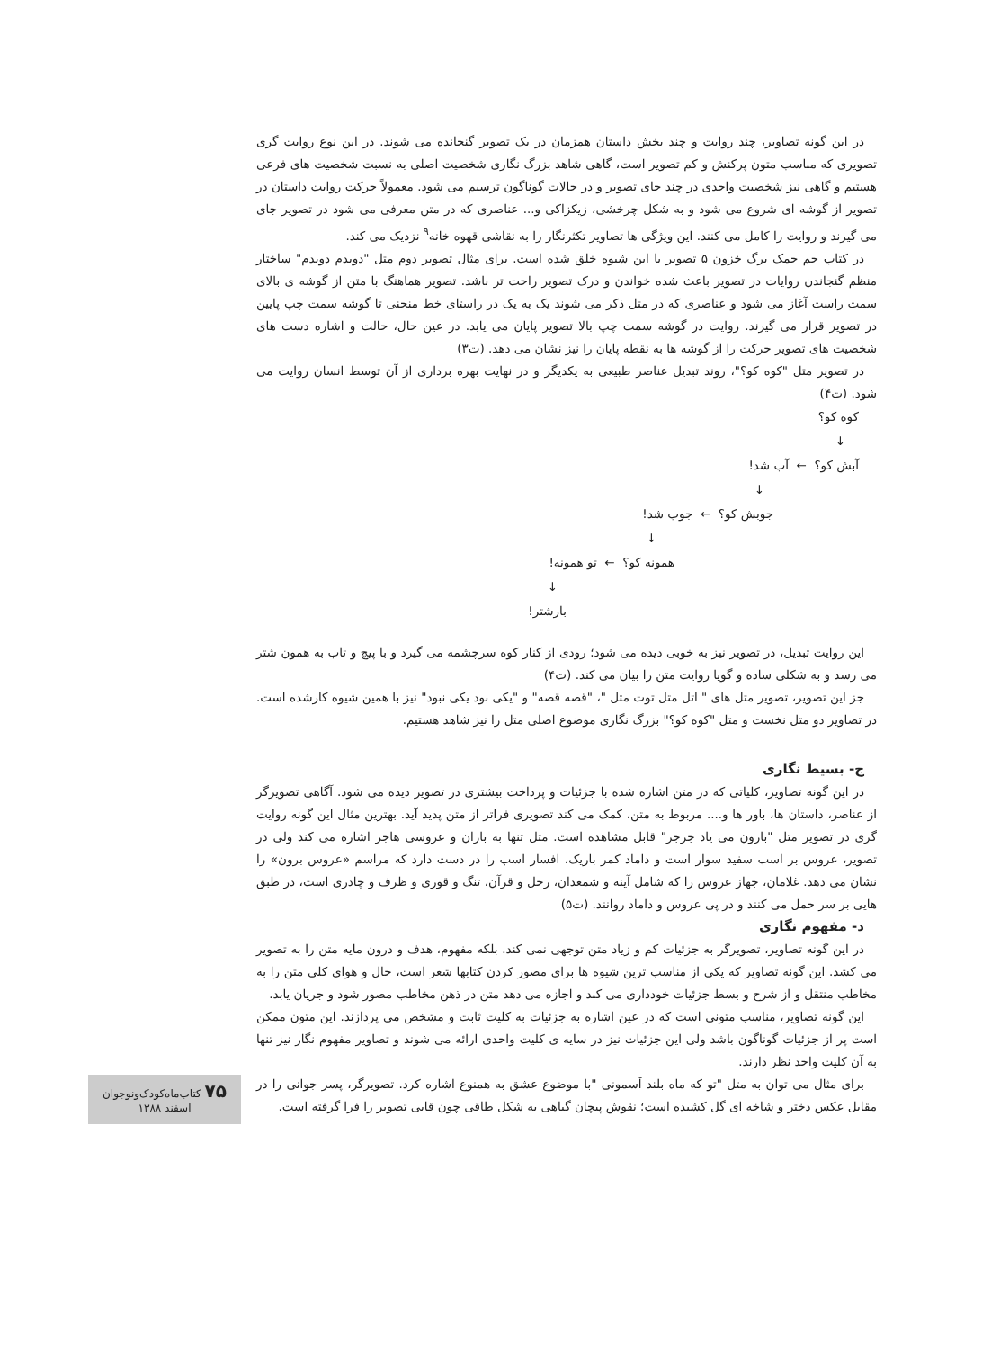در این گونه تصاویر، چند روایت و چند بخش داستان همزمان در یک تصویر گنجانده می شوند. در این نوع روایت گری تصویری که مناسب متون پرکنش و کم تصویر است، گاهی شاهد بزرگ نگاری شخصیت اصلی به نسبت شخصیت های فرعی هستیم و گاهی نیز شخصیت واحدی در چند جای تصویر و در حالات گوناگون ترسیم می شود. معمولاً حرکت روایت داستان در تصویر از گوشه ای شروع می شود و به شکل چرخشی، زیکزاکی و... عناصری که در متن معرفی می شود در تصویر جای می گیرند و روایت را کامل می کنند. این ویژگی ها تصاویر تکثرنگار را به نقاشی قهوه خانه<sup>۹</sup> نزدیک می کند.
در کتاب جم جمک برگ خزون ۵ تصویر با این شیوه خلق شده است. برای مثال تصویر دوم متل "دویدم دویدم" ساختار منظم گنجاندن روایات در تصویر باعث شده خواندن و درک تصویر راحت تر باشد. تصویر هماهنگ با متن از گوشه ی بالای سمت راست آغاز می شود و عناصری که در متل ذکر می شوند یک به یک در راستای خط منحنی تا گوشه سمت چپ پایین در تصویر قرار می گیرند. روایت در گوشه سمت چپ بالا تصویر پایان می یابد. در عین حال، حالت و اشاره دست های شخصیت های تصویر حرکت را از گوشه ها به نقطه پایان را نیز نشان می دهد. (ت۳)
در تصویر متل "کوه کو؟"، روند تبدیل عناصر طبیعی به یکدیگر و در نهایت بهره برداری از آن توسط انسان روایت می شود. (ت۴)
کوه کو؟
↓
آبش کو؟ ← آب شد!
↓
جوبش کو؟ ← جوب شد!
↓
همونه کو؟ ← تو همونه!
↓
بارشتر!
این روایت تبدیل، در تصویر نیز به خوبی دیده می شود؛ رودی از کنار کوه سرچشمه می گیرد و با پیچ و تاب به همون شتر می رسد و به شکلی ساده و گویا روایت متن را بیان می کند. (ت۴)
جز این تصویر، تصویر متل های " اتل متل توت متل "، "قصه قصه" و "یکی بود یکی نبود" نیز با همین شیوه کارشده است. در تصاویر دو متل نخست و متل "کوه کو؟" بزرگ نگاری موضوع اصلی متل را نیز شاهد هستیم.
ج- بسیط نگاری
در این گونه تصاویر، کلیاتی که در متن اشاره شده با جزئیات و پرداخت بیشتری در تصویر دیده می شود. آگاهی تصویرگر از عناصر، داستان ها، باور ها و.... مربوط به متن، کمک می کند تصویری فراتر از متن پدید آید. بهترین مثال این گونه روایت گری در تصویر متل "بارون می یاد جرجر" قابل مشاهده است. متل تنها به باران و عروسی هاجر اشاره می کند ولی در تصویر، عروس بر اسب سفید سوار است و داماد کمر باریک، افسار اسب را در دست دارد که مراسم «عروس برون» را نشان می دهد. غلامان، جهاز عروس را که شامل آینه و شمعدان، رحل و قرآن، تنگ و قوری و ظرف و چادری است، در طبق هایی بر سر حمل می کنند و در پی عروس و داماد روانند. (ت۵)
د- مفهوم نگاری
در این گونه تصاویر، تصویرگر به جزئیات کم و زیاد متن توجهی نمی کند. بلکه مفهوم، هدف و درون مایه متن را به تصویر می کشد. این گونه تصاویر که یکی از مناسب ترین شیوه ها برای مصور کردن کتابها شعر است، حال و هوای کلی متن را به مخاطب منتقل و از شرح و بسط جزئیات خودداری می کند و اجازه می دهد متن در ذهن مخاطب مصور شود و جریان یابد.
این گونه تصاویر، مناسب متونی است که در عین اشاره به جزئیات به کلیت ثابت و مشخص می پردازند. این متون ممکن است پر از جزئیات گوناگون باشد ولی این جزئیات نیز در سایه ی کلیت واحدی ارائه می شوند و تصاویر مفهوم نگار نیز تنها به آن کلیت واحد نظر دارند.
برای مثال می توان به متل "تو که ماه بلند آسمونی "با موضوع عشق به همنوع اشاره کرد. تصویرگر، پسر جوانی را در مقابل عکس دختر و شاخه ای گل کشیده است؛ نقوش پیچان گیاهی به شکل طاقی چون قابی تصویر را فرا گرفته است.
۷۵ کتاب‌ماه‌کودک‌ونوجوان
اسفند ۱۳۸۸